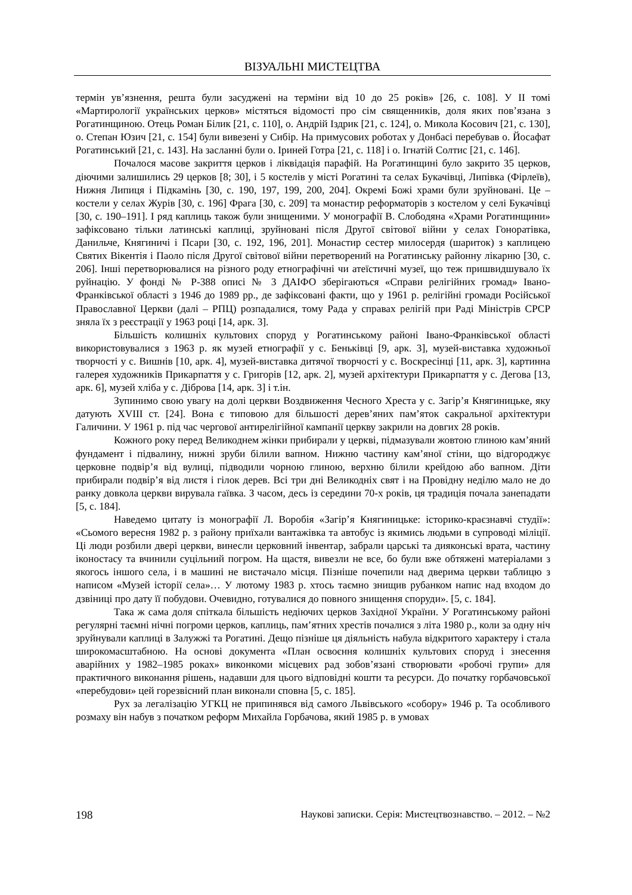ВІЗУАЛЬНІ МИСТЕЦТВА
термін ув’язнення, решта були засуджені на терміни від 10 до 25 років» [26, с. 108]. У II томі «Мартирології українських церков» містяться відомості про сім священників, доля яких пов’язана з Рогатинщиною. Отець Роман Білик [21, с. 110], о. Андрій Іздрик [21, с. 124], о. Микола Косович [21, с. 130], о. Степан Юзич [21, с. 154] були вивезені у Сибір. На примусових роботах у Донбасі перебував о. Йосафат Рогатинський [21, с. 143]. На засланні були о. Іриней Готра [21, с. 118] і о. Ігнатій Солтис [21, с. 146].
Почалося масове закриття церков і ліквідація парафій. На Рогатинщині було закрито 35 церков, діючими залишились 29 церков [8; 30], і 5 костелів у місті Рогатині та селах Букачівці, Липівка (Фірлеїв), Нижня Липиця і Підкамінь [30, с. 190, 197, 199, 200, 204]. Окремі Божі храми були зруйновані. Це – костели у селах Журів [30, с. 196] Фрага [30, с. 209] та монастир реформаторів з костелом у селі Букачівці [30, с. 190–191]. І ряд каплиць також були знищеними. У монографії В. Слободяна «Храми Рогатинщини» зафіксовано тільки латинські каплиці, зруйновані після Другої світової війни у селах Гоноратівка, Данильче, Княгиничі і Псари [30, с. 192, 196, 201]. Монастир сестер милосердя (шариток) з каплицею Святих Вікентія і Паоло після Другої світової війни перетворений на Рогатинську районну лікарню [30, с. 206]. Інші перетворювалися на різного роду етнографічні чи атеїстичні музеї, що теж пришвидшувало їх руйнацію. У фонді № Р-388 описі № 3 ДАІФО зберігаються «Справи релігійних громад» Івано-Франківської області з 1946 до 1989 рр., де зафіксовані факти, що у 1961 р. релігійні громади Російської Православної Церкви (далі – РПЦ) розпадалися, тому Рада у справах релігій при Раді Міністрів СРСР зняла їх з реєстрації у 1963 році [14, арк. 3].
Більшість колишніх культових споруд у Рогатинському районі Івано-Франківської області використовувалися з 1963 р. як музей етнографії у с. Беньківці [9, арк. 3], музей-виставка художньої творчості у с. Вишнів [10, арк. 4], музей-виставка дитячої творчості у с. Воскресінці [11, арк. 3], картинна галерея художників Прикарпаття у с. Григорів [12, арк. 2], музей архітектури Прикарпаття у с. Дегова [13, арк. 6], музей хліба у с. Діброва [14, арк. 3] і т.ін.
Зупинимо свою увагу на долі церкви Воздвиження Чесного Хреста у с. Загір’я Княгиницьке, яку датують XVIII ст. [24]. Вона є типовою для більшості дерев’яних пам’яток сакральної архітектури Галичини. У 1961 р. під час чергової антирелігійної кампанії церкву закрили на довгих 28 років.
Кожного року перед Великоднем жінки прибирали у церкві, підмазували жовтою глиною кам’яний фундамент і підвалину, нижні зруби білили вапном. Нижню частину кам’яної стіни, що відгороджує церковне подвір’я від вулиці, підводили чорною глиною, верхню білили крейдою або вапном. Діти прибирали подвір’я від листя і гілок дерев. Всі три дні Великодніх свят і на Провідну неділю мало не до ранку довкола церкви вирувала гаївка. З часом, десь із середини 70-х років, ця традиція почала занепадати [5, с. 184].
Наведемо цитату із монографії Л. Воробія «Загір’я Княгиницьке: історико-краєзнавчі студії»: «Сьомого вересня 1982 р. з району приїхали вантажівка та автобус із якимись людьми в супроводі міліції. Ці люди розбили двері церкви, винесли церковний інвентар, забрали царські та дияконські врата, частину іконостасу та вчинили суцільний погром. На щастя, вивезли не все, бо були вже обтяжені матеріалами з якогось іншого села, і в машині не вистачало місця. Пізніше почепили над дверима церкви таблицю з написом «Музей історії села»… У лютому 1983 р. хтось таємно знищив рубанком напис над входом до дзвіниці про дату її побудови. Очевидно, готувалися до повного знищення споруди». [5, с. 184].
Така ж сама доля спіткала більшість недіючих церков Західної України. У Рогатинському районі регулярні таємні нічні погроми церков, каплиць, пам’ятних хрестів почалися з літа 1980 р., коли за одну ніч зруйнували каплиці в Залужжі та Рогатині. Дещо пізніше ця діяльність набула відкритого характеру і стала широкомасштабною. На основі документа «План освоєння колишніх культових споруд і знесення аварійних у 1982–1985 роках» виконкоми місцевих рад зобов’язані створювати «робочі групи» для практичного виконання рішень, надавши для цього відповідні кошти та ресурси. До початку горбачовської «перебудови» цей горезвісний план виконали сповна [5, с. 185].
Рух за легалізацію УГКЦ не припинявся від самого Львівського «собору» 1946 р. Та особливого розмаху він набув з початком реформ Михайла Горбачова, який 1985 р. в умовах
198 Наукові записки. Серія: Мистецтвознавство. – 2012. – №2